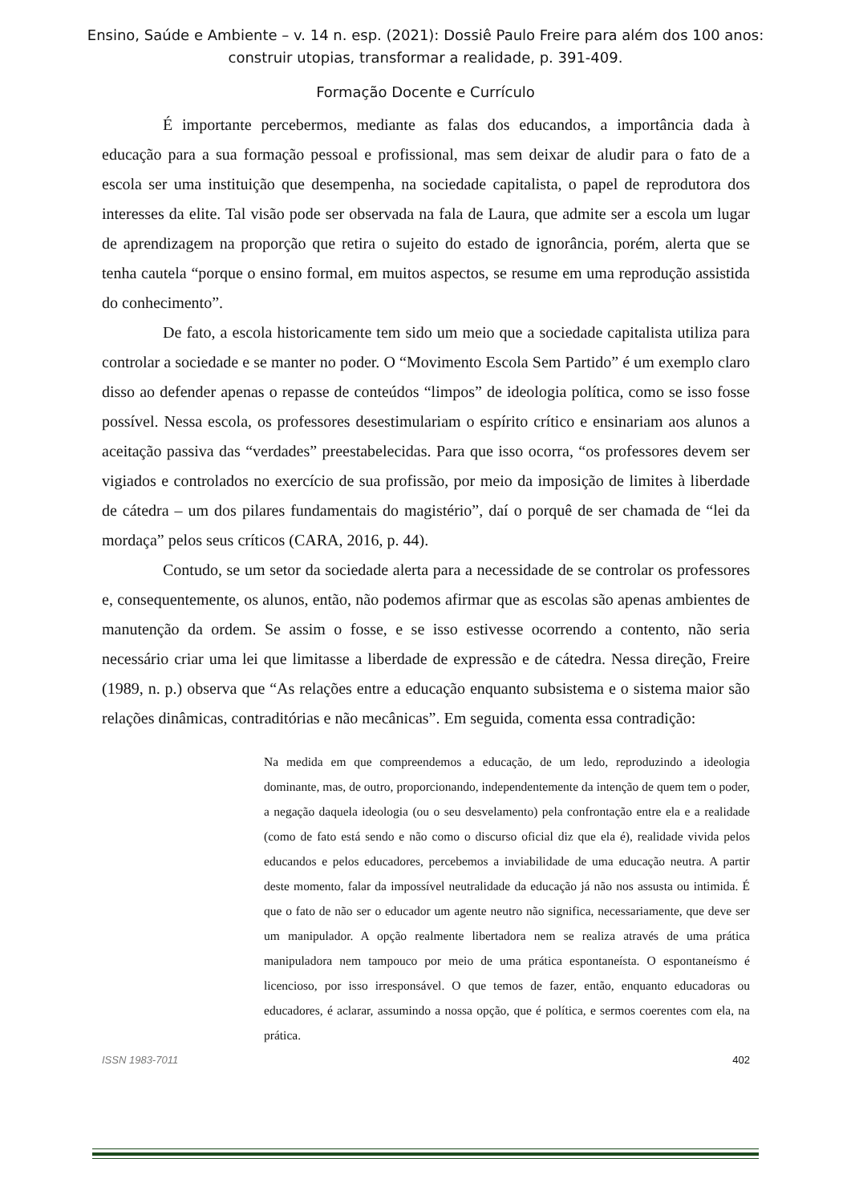Ensino, Saúde e Ambiente – v. 14 n. esp. (2021): Dossiê Paulo Freire para além dos 100 anos:
construir utopias, transformar a realidade, p. 391-409.
Formação Docente e Currículo
É importante percebermos, mediante as falas dos educandos, a importância dada à educação para a sua formação pessoal e profissional, mas sem deixar de aludir para o fato de a escola ser uma instituição que desempenha, na sociedade capitalista, o papel de reprodutora dos interesses da elite. Tal visão pode ser observada na fala de Laura, que admite ser a escola um lugar de aprendizagem na proporção que retira o sujeito do estado de ignorância, porém, alerta que se tenha cautela “porque o ensino formal, em muitos aspectos, se resume em uma reprodução assistida do conhecimento”.
De fato, a escola historicamente tem sido um meio que a sociedade capitalista utiliza para controlar a sociedade e se manter no poder. O “Movimento Escola Sem Partido” é um exemplo claro disso ao defender apenas o repasse de conteúdos “limpos” de ideologia política, como se isso fosse possível. Nessa escola, os professores desestimulariam o espírito crítico e ensinariam aos alunos a aceitação passiva das “verdades” preestabelecidas. Para que isso ocorra, “os professores devem ser vigiados e controlados no exercício de sua profissão, por meio da imposição de limites à liberdade de cátedra – um dos pilares fundamentais do magistério”, daí o porquê de ser chamada de “lei da mordaça” pelos seus críticos (CARA, 2016, p. 44).
Contudo, se um setor da sociedade alerta para a necessidade de se controlar os professores e, consequentemente, os alunos, então, não podemos afirmar que as escolas são apenas ambientes de manutenção da ordem. Se assim o fosse, e se isso estivesse ocorrendo a contento, não seria necessário criar uma lei que limitasse a liberdade de expressão e de cátedra. Nessa direção, Freire (1989, n. p.) observa que “As relações entre a educação enquanto subsistema e o sistema maior são relações dinâmicas, contraditórias e não mecânicas”. Em seguida, comenta essa contradição:
Na medida em que compreendemos a educação, de um ledo, reproduzindo a ideologia dominante, mas, de outro, proporcionando, independentemente da intenção de quem tem o poder, a negação daquela ideologia (ou o seu desvelamento) pela confrontação entre ela e a realidade (como de fato está sendo e não como o discurso oficial diz que ela é), realidade vivida pelos educandos e pelos educadores, percebemos a inviabilidade de uma educação neutra. A partir deste momento, falar da impossível neutralidade da educação já não nos assusta ou intimida. É que o fato de não ser o educador um agente neutro não significa, necessariamente, que deve ser um manipulador. A opção realmente libertadora nem se realiza através de uma prática manipuladora nem tampouco por meio de uma prática espontaneísta. O espontaneísmo é licencioso, por isso irresponsável. O que temos de fazer, então, enquanto educadoras ou educadores, é aclarar, assumindo a nossa opção, que é política, e sermos coerentes com ela, na prática.
ISSN 1983-7011 402